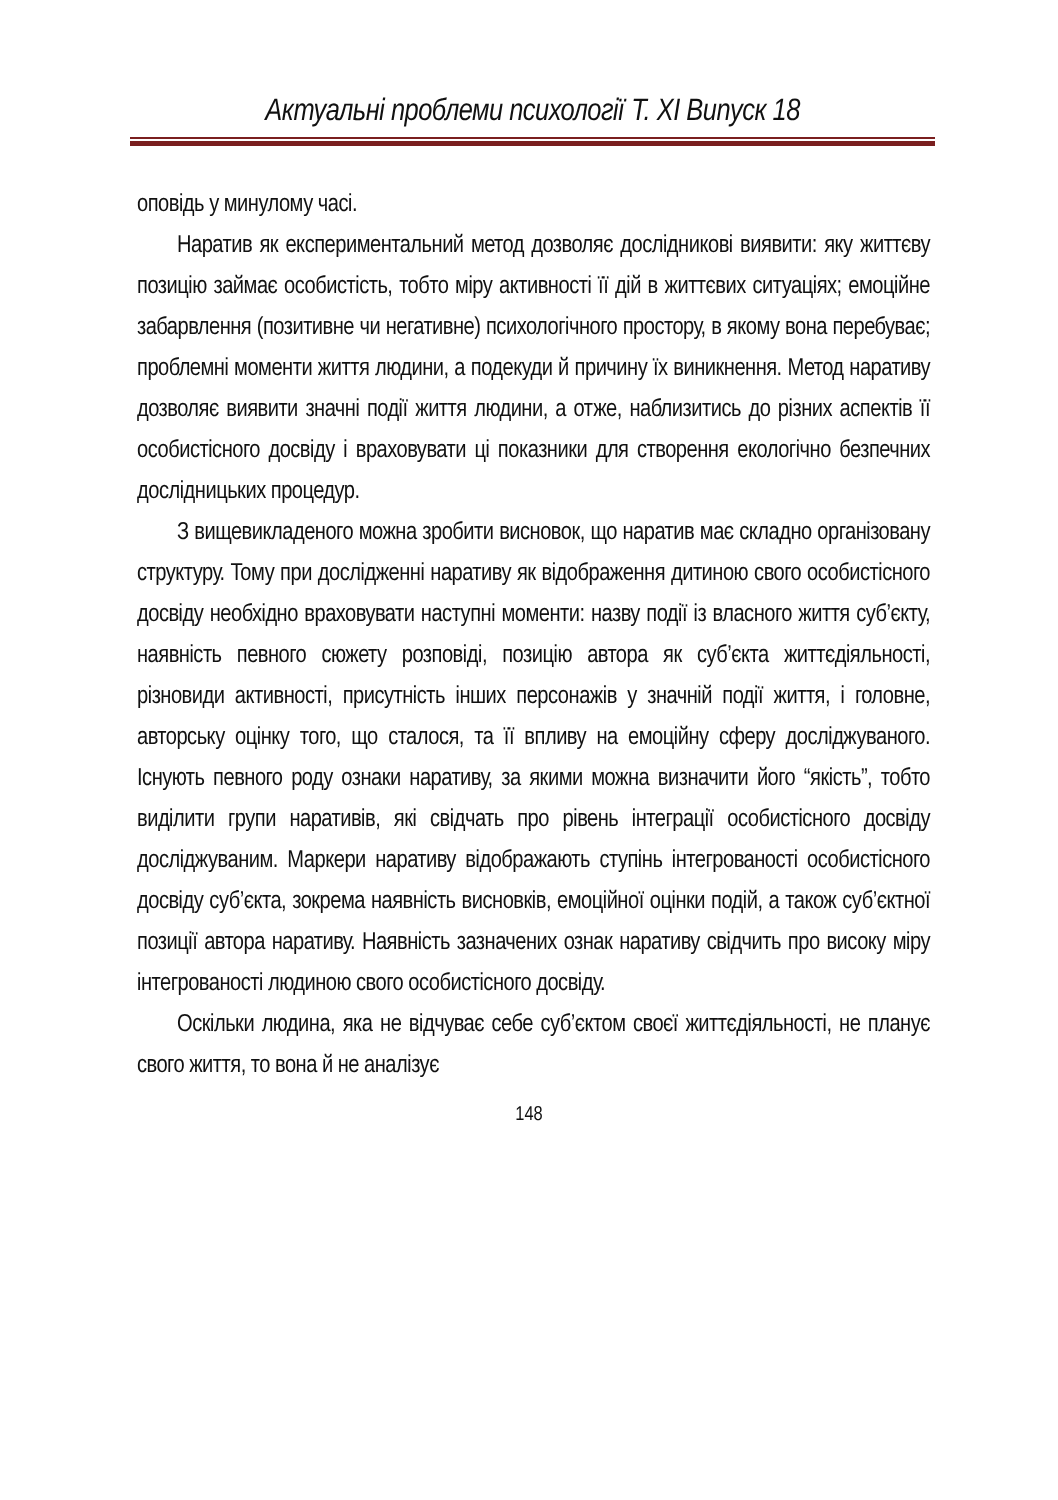Актуальні проблеми психології Т. XI Випуск 18
оповідь у минулому часі.
Наратив як експериментальний метод дозволяє дослідникові виявити: яку життєву позицію займає особистість, тобто міру активності її дій в життєвих ситуаціях; емоційне забарвлення (позитивне чи негативне) психологічного простору, в якому вона перебуває; проблемні моменти життя людини, а подекуди й причину їх виникнення. Метод наративу дозволяє виявити значні події життя людини, а отже, наблизитись до різних аспектів її особистісного досвіду і враховувати ці показники для створення екологічно безпечних дослідницьких процедур.
З вищевикладеного можна зробити висновок, що наратив має складно організовану структуру. Тому при дослідженні наративу як відображення дитиною свого особистісного досвіду необхідно враховувати наступні моменти: назву події із власного життя суб’єкту, наявність певного сюжету розповіді, позицію автора як суб’єкта життєдіяльності, різновиди активності, присутність інших персонажів у значній події життя, і головне, авторську оцінку того, що сталося, та її впливу на емоційну сферу досліджуваного. Існують певного роду ознаки наративу, за якими можна визначити його “якість”, тобто виділити групи наративів, які свідчать про рівень інтеграції особистісного досвіду досліджуваним. Маркери наративу відображають ступінь інтегрованості особистісного досвіду суб’єкта, зокрема наявність висновків, емоційної оцінки подій, а також суб’єктної позиції автора наративу. Наявність зазначених ознак наративу свідчить про високу міру інтегрованості людиною свого особистісного досвіду.
Оскільки людина, яка не відчуває себе суб’єктом своєї життєдіяльності, не планує свого життя, то вона й не аналізує
148